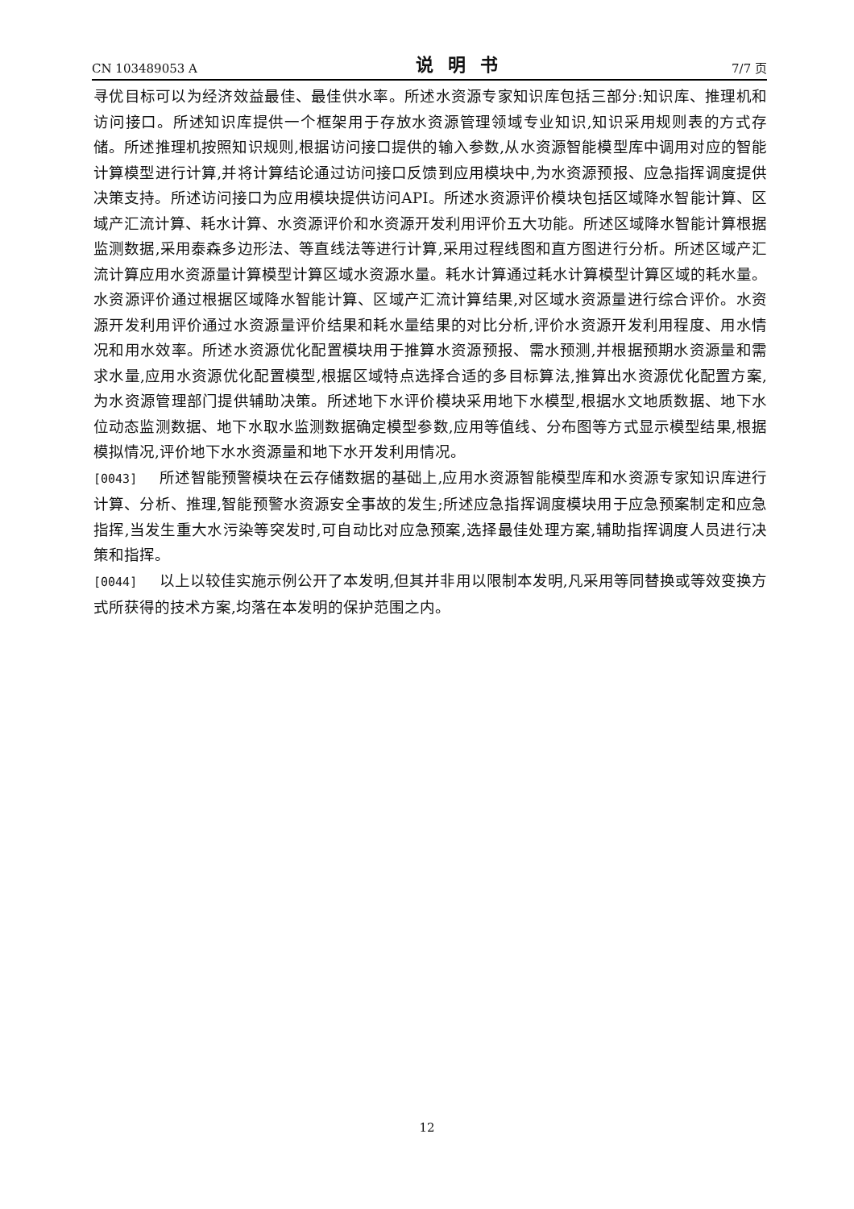CN 103489053 A 说明书 7/7 页
寻优目标可以为经济效益最佳、最佳供水率。所述水资源专家知识库包括三部分:知识库、推理机和访问接口。所述知识库提供一个框架用于存放水资源管理领域专业知识,知识采用规则表的方式存储。所述推理机按照知识规则,根据访问接口提供的输入参数,从水资源智能模型库中调用对应的智能计算模型进行计算,并将计算结论通过访问接口反馈到应用模块中,为水资源预报、应急指挥调度提供决策支持。所述访问接口为应用模块提供访问API。所述水资源评价模块包括区域降水智能计算、区域产汇流计算、耗水计算、水资源评价和水资源开发利用评价五大功能。所述区域降水智能计算根据监测数据,采用泰森多边形法、等直线法等进行计算,采用过程线图和直方图进行分析。所述区域产汇流计算应用水资源量计算模型计算区域水资源水量。耗水计算通过耗水计算模型计算区域的耗水量。水资源评价通过根据区域降水智能计算、区域产汇流计算结果,对区域水资源量进行综合评价。水资源开发利用评价通过水资源量评价结果和耗水量结果的对比分析,评价水资源开发利用程度、用水情况和用水效率。所述水资源优化配置模块用于推算水资源预报、需水预测,并根据预期水资源量和需求水量,应用水资源优化配置模型,根据区域特点选择合适的多目标算法,推算出水资源优化配置方案,为水资源管理部门提供辅助决策。所述地下水评价模块采用地下水模型,根据水文地质数据、地下水位动态监测数据、地下水取水监测数据确定模型参数,应用等值线、分布图等方式显示模型结果,根据模拟情况,评价地下水水资源量和地下水开发利用情况。
[0043] 所述智能预警模块在云存储数据的基础上,应用水资源智能模型库和水资源专家知识库进行计算、分析、推理,智能预警水资源安全事故的发生;所述应急指挥调度模块用于应急预案制定和应急指挥,当发生重大水污染等突发时,可自动比对应急预案,选择最佳处理方案,辅助指挥调度人员进行决策和指挥。
[0044] 以上以较佳实施示例公开了本发明,但其并非用以限制本发明,凡采用等同替换或等效变换方式所获得的技术方案,均落在本发明的保护范围之内。
12